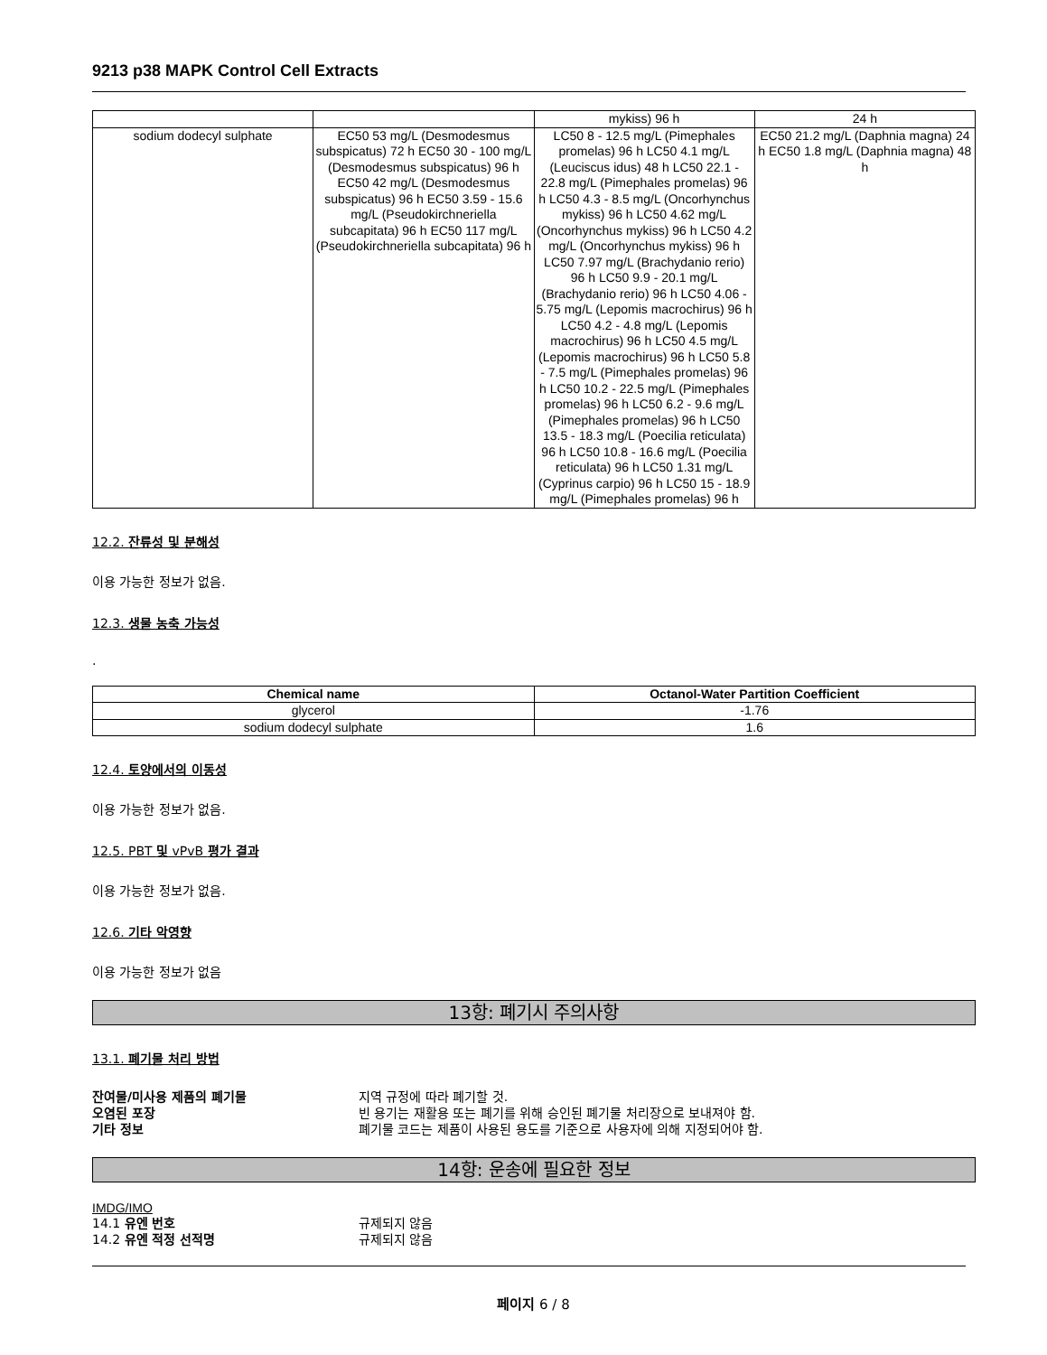9213 p38 MAPK Control Cell Extracts
| | | mykiss) 96 h | 24 h |
| sodium dodecyl sulphate | EC50 53 mg/L (Desmodesmus subspicatus) 72 h EC50 30 - 100 mg/L (Desmodesmus subspicatus) 96 h EC50 42 mg/L (Desmodesmus subspicatus) 96 h EC50 3.59 - 15.6 mg/L (Pseudokirchneriella subcapitata) 96 h EC50 117 mg/L (Pseudokirchneriella subcapitata) 96 h | LC50 8 - 12.5 mg/L (Pimephales promelas) 96 h LC50 4.1 mg/L (Leuciscus idus) 48 h LC50 22.1 - 22.8 mg/L (Pimephales promelas) 96 h LC50 4.3 - 8.5 mg/L (Oncorhynchus mykiss) 96 h LC50 4.62 mg/L (Oncorhynchus mykiss) 96 h LC50 4.2 mg/L (Oncorhynchus mykiss) 96 h LC50 7.97 mg/L (Brachydanio rerio) 96 h LC50 9.9 - 20.1 mg/L (Brachydanio rerio) 96 h LC50 4.06 - 5.75 mg/L (Lepomis macrochirus) 96 h LC50 4.2 - 4.8 mg/L (Lepomis macrochirus) 96 h LC50 4.5 mg/L (Lepomis macrochirus) 96 h LC50 5.8 - 7.5 mg/L (Pimephales promelas) 96 h LC50 10.2 - 22.5 mg/L (Pimephales promelas) 96 h LC50 6.2 - 9.6 mg/L (Pimephales promelas) 96 h LC50 13.5 - 18.3 mg/L (Poecilia reticulata) 96 h LC50 10.8 - 16.6 mg/L (Poecilia reticulata) 96 h LC50 1.31 mg/L (Cyprinus carpio) 96 h LC50 15 - 18.9 mg/L (Pimephales promelas) 96 h | EC50 21.2 mg/L (Daphnia magna) 24 h EC50 1.8 mg/L (Daphnia magna) 48 h |
12.2. 잔류성 및 분해성
이용 가능한 정보가 없음.
12.3. 생물 농축 가능성
.
| Chemical name | Octanol-Water Partition Coefficient |
| --- | --- |
| glycerol | -1.76 |
| sodium dodecyl sulphate | 1.6 |
12.4. 토양에서의 이동성
이용 가능한 정보가 없음.
12.5. PBT 및 vPvB 평가 결과
이용 가능한 정보가 없음.
12.6. 기타 악영향
이용 가능한 정보가 없음
13항: 폐기시 주의사항
13.1. 폐기물 처리 방법
잔여물/미사용 제품의 폐기물 지역 규정에 따라 폐기할 것.
오염된 포장 빈 용기는 재활용 또는 폐기를 위해 승인된 폐기물 처리장으로 보내져야 함.
기타 정보 폐기물 코드는 제품이 사용된 용도를 기준으로 사용자에 의해 지정되어야 함.
14항: 운송에 필요한 정보
IMDG/IMO
14.1 유엔 번호 규제되지 않음
14.2 유엔 적정 선적명 규제되지 않음
페이지 6 / 8